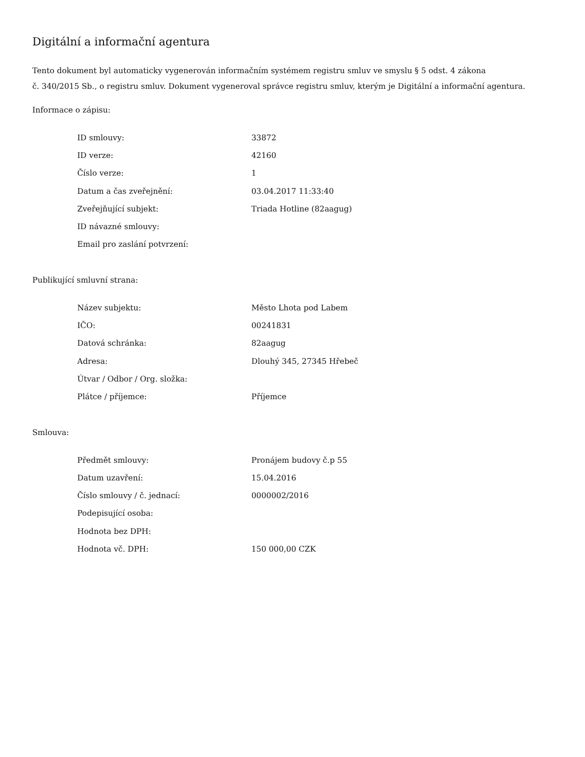Digitální a informační agentura
Tento dokument byl automaticky vygenerován informačním systémem registru smluv ve smyslu § 5 odst. 4 zákona
č. 340/2015 Sb., o registru smluv. Dokument vygeneroval správce registru smluv, kterým je Digitální a informační agentura.
Informace o zápisu:
| ID smlouvy: | 33872 |
| ID verze: | 42160 |
| Číslo verze: | 1 |
| Datum a čas zveřejnění: | 03.04.2017 11:33:40 |
| Zveřejňující subjekt: | Triada Hotline (82aagug) |
| ID návazné smlouvy: | |
| Email pro zaslání potvrzení: | |
Publikující smluvní strana:
| Název subjektu: | Město Lhota pod Labem |
| IČO: | 00241831 |
| Datová schránka: | 82aagug |
| Adresa: | Dlouhý 345, 27345 Hřebeč |
| Útvar / Odbor / Org. složka: | |
| Plátce / příjemce: | Příjemce |
Smlouva:
| Předmět smlouvy: | Pronájem budovy č.p 55 |
| Datum uzavření: | 15.04.2016 |
| Číslo smlouvy / č. jednací: | 0000002/2016 |
| Podepisující osoba: | |
| Hodnota bez DPH: | |
| Hodnota vč. DPH: | 150 000,00 CZK |